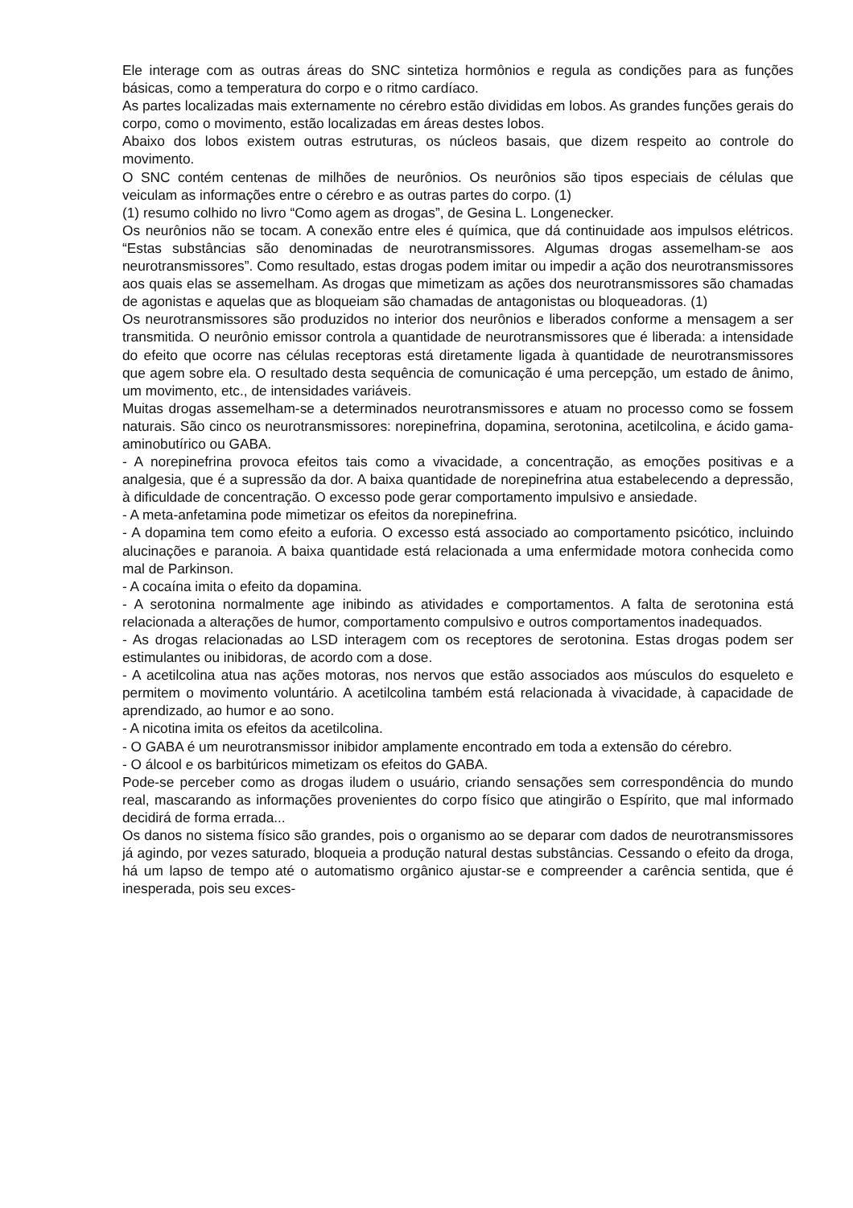Ele interage com as outras áreas do SNC sintetiza hormônios e regula as condições para as funções básicas, como a temperatura do corpo e o ritmo cardíaco.
As partes localizadas mais externamente no cérebro estão divididas em lobos. As grandes funções gerais do corpo, como o movimento, estão localizadas em áreas destes lobos.
Abaixo dos lobos existem outras estruturas, os núcleos basais, que dizem respeito ao controle do movimento.
O SNC contém centenas de milhões de neurônios. Os neurônios são tipos especiais de células que veiculam as informações entre o cérebro e as outras partes do corpo. (1)
(1) resumo colhido no livro “Como agem as drogas”, de Gesina L. Longenecker.
Os neurônios não se tocam. A conexão entre eles é química, que dá continuidade aos impulsos elétricos. “Estas substâncias são denominadas de neurotransmissores. Algumas drogas assemelham-se aos neurotransmissores”. Como resultado, estas drogas podem imitar ou impedir a ação dos neurotransmissores aos quais elas se assemelham. As drogas que mimetizam as ações dos neurotransmissores são chamadas de agonistas e aquelas que as bloqueiam são chamadas de antagonistas ou bloqueadoras. (1)
Os neurotransmissores são produzidos no interior dos neurônios e liberados conforme a mensagem a ser transmitida. O neurônio emissor controla a quantidade de neurotransmissores que é liberada: a intensidade do efeito que ocorre nas células receptoras está diretamente ligada à quantidade de neurotransmissores que agem sobre ela. O resultado desta sequência de comunicação é uma percepção, um estado de ânimo, um movimento, etc., de intensidades variáveis.
Muitas drogas assemelham-se a determinados neurotransmissores e atuam no processo como se fossem naturais. São cinco os neurotransmissores: norepinefrina, dopamina, serotonina, acetilcolina, e ácido gama-aminobutírico ou GABA.
- A norepinefrina provoca efeitos tais como a vivacidade, a concentração, as emoções positivas e a analgesia, que é a supressão da dor. A baixa quantidade de norepinefrina atua estabelecendo a depressão, à dificuldade de concentração. O excesso pode gerar comportamento impulsivo e ansiedade.
- A meta-anfetamina pode mimetizar os efeitos da norepinefrina.
- A dopamina tem como efeito a euforia. O excesso está associado ao comportamento psicótico, incluindo alucinações e paranoia. A baixa quantidade está relacionada a uma enfermidade motora conhecida como mal de Parkinson.
- A cocaína imita o efeito da dopamina.
- A serotonina normalmente age inibindo as atividades e comportamentos. A falta de serotonina está relacionada a alterações de humor, comportamento compulsivo e outros comportamentos inadequados.
- As drogas relacionadas ao LSD interagem com os receptores de serotonina. Estas drogas podem ser estimulantes ou inibidoras, de acordo com a dose.
- A acetilcolina atua nas ações motoras, nos nervos que estão associados aos músculos do esqueleto e permitem o movimento voluntário. A acetilcolina também está relacionada à vivacidade, à capacidade de aprendizado, ao humor e ao sono.
- A nicotina imita os efeitos da acetilcolina.
- O GABA é um neurotransmissor inibidor amplamente encontrado em toda a extensão do cérebro.
- O álcool e os barbitúricos mimetizam os efeitos do GABA.
Pode-se perceber como as drogas iludem o usuário, criando sensações sem correspondência do mundo real, mascarando as informações provenientes do corpo físico que atingirão o Espírito, que mal informado decidirá de forma errada...
Os danos no sistema físico são grandes, pois o organismo ao se deparar com dados de neurotransmissores já agindo, por vezes saturado, bloqueia a produção natural destas substâncias. Cessando o efeito da droga, há um lapso de tempo até o automatismo orgânico ajustar-se e compreender a carência sentida, que é inesperada, pois seu exces-